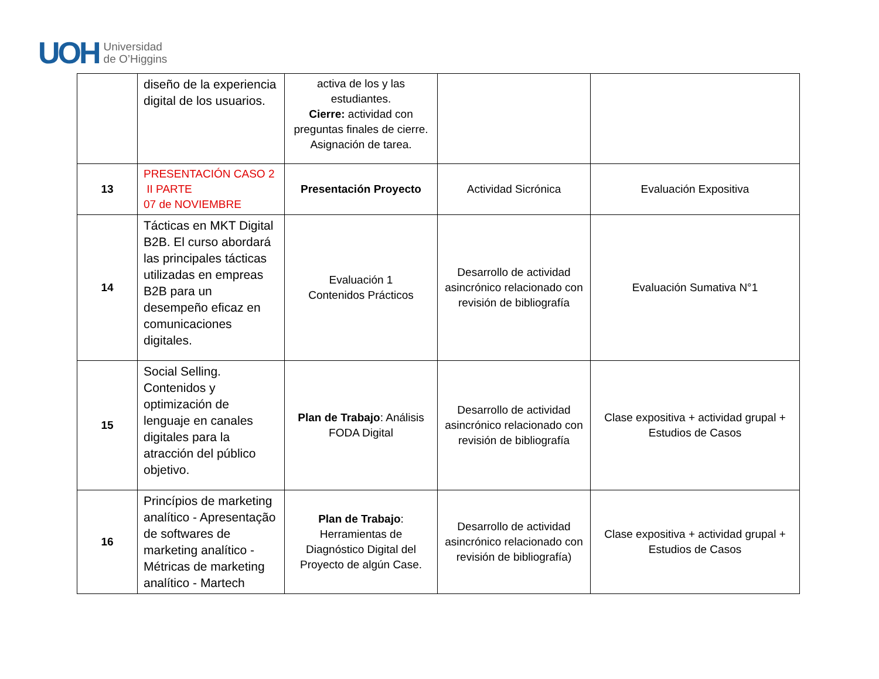UOH
Universidad
de O’Higgins
| | diseño de la experiencia digital de los usuarios. | activa de los y las estudiantes. Cierre: actividad con preguntas finales de cierre. Asignación de tarea. | | |
| 13 | PRESENTACIÓN CASO 2 II PARTE 07 de NOVIEMBRE | Presentación Proyecto | Actividad Sicrónica | Evaluación Expositiva |
| 14 | Tácticas en MKT Digital B2B. El curso abordará las principales tácticas utilizadas en empreas B2B para un desempeño eficaz en comunicaciones digitales. | Evaluación 1 Contenidos Prácticos | Desarrollo de actividad asincrónico relacionado con revisión de bibliografía | Evaluación Sumativa N°1 |
| 15 | Social Selling. Contenidos y optimización de lenguaje en canales digitales para la atracción del público objetivo. | Plan de Trabajo : Análisis FODA Digital | Desarrollo de actividad asincrónico relacionado con revisión de bibliografía | Clase expositiva + actividad grupal + Estudios de Casos |
| 16 | Princípios de marketing analítico - Apresentação de softwares de marketing analítico - Métricas de marketing analítico - Martech | Plan de Trabajo : Herramientas de Diagnóstico Digital del Proyecto de algún Case. | Desarrollo de actividad asincrónico relacionado con revisión de bibliografía) | Clase expositiva + actividad grupal + Estudios de Casos |